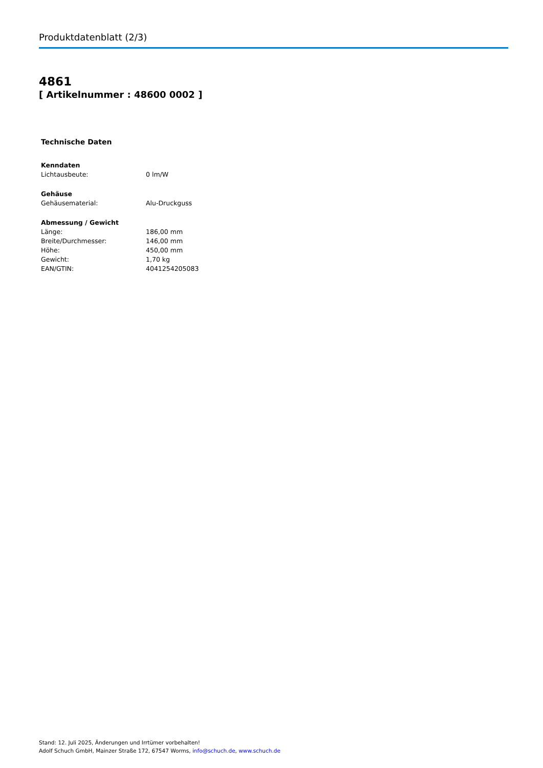Produktdatenblatt (2/3)
4861
[ Artikelnummer : 48600 0002 ]
Technische Daten
| Kenndaten | |
| Lichtausbeute: | 0 lm/W |
| Gehäuse | |
| Gehäusematerial: | Alu-Druckguss |
| Abmessung / Gewicht | |
| Länge: | 186,00 mm |
| Breite/Durchmesser: | 146,00 mm |
| Höhe: | 450,00 mm |
| Gewicht: | 1,70 kg |
| EAN/GTIN: | 4041254205083 |
Stand: 12. Juli 2025, Änderungen und Irrtümer vorbehalten!
Adolf Schuch GmbH, Mainzer Straße 172, 67547 Worms, info@schuch.de, www.schuch.de